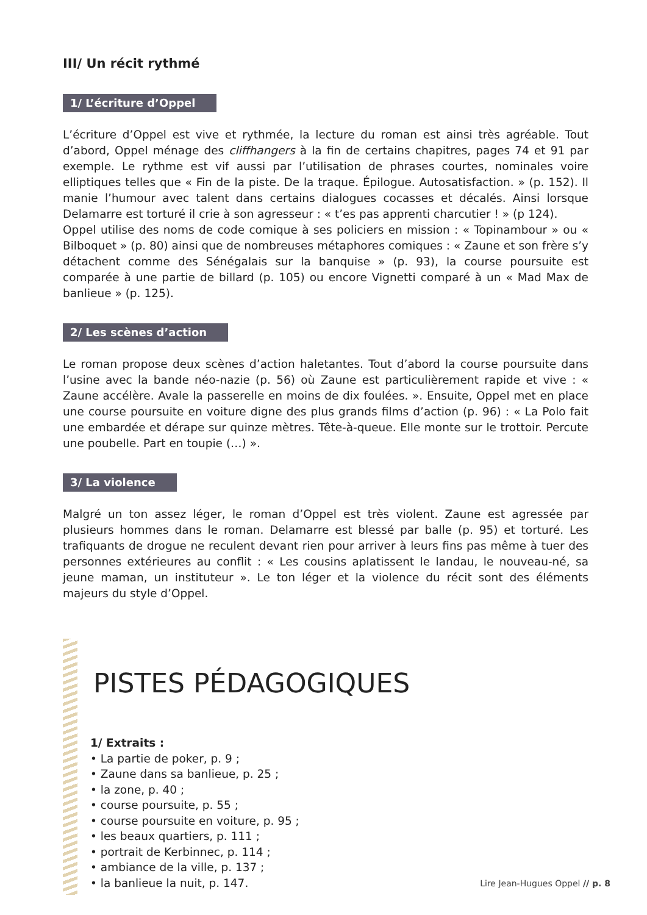III/ Un récit rythmé
1/ L’écriture d’Oppel
L’écriture d’Oppel est vive et rythmée, la lecture du roman est ainsi très agréable. Tout d’abord, Oppel ménage des cliffhangers à la fin de certains chapitres, pages 74 et 91 par exemple. Le rythme est vif aussi par l’utilisation de phrases courtes, nominales voire elliptiques telles que « Fin de la piste. De la traque. Épilogue. Autosatisfaction. » (p. 152). Il manie l’humour avec talent dans certains dialogues cocasses et décalés. Ainsi lorsque Delamarre est torturé il crie à son agresseur : « t’es pas apprenti charcutier ! » (p 124).
Oppel utilise des noms de code comique à ses policiers en mission : « Topinambour » ou « Bilboquet » (p. 80) ainsi que de nombreuses métaphores comiques : « Zaune et son frère s’y détachent comme des Sénégalais sur la banquise » (p. 93), la course poursuite est comparée à une partie de billard (p. 105) ou encore Vignetti comparé à un « Mad Max de banlieue » (p. 125).
2/ Les scènes d’action
Le roman propose deux scènes d’action haletantes. Tout d’abord la course poursuite dans l’usine avec la bande néo-nazie (p. 56) où Zaune est particulièrement rapide et vive : « Zaune accélère. Avale la passerelle en moins de dix foulées. ». Ensuite, Oppel met en place une course poursuite en voiture digne des plus grands films d’action (p. 96) : « La Polo fait une embardée et dérape sur quinze mètres. Tête-à-queue. Elle monte sur le trottoir. Percute une poubelle. Part en toupie (…) ».
3/ La violence
Malgré un ton assez léger, le roman d’Oppel est très violent. Zaune est agressée par plusieurs hommes dans le roman. Delamarre est blessé par balle (p. 95) et torturé. Les trafiquants de drogue ne reculent devant rien pour arriver à leurs fins pas même à tuer des personnes extérieures au conflit : « Les cousins aplatissent le landau, le nouveau-né, sa jeune maman, un instituteur ». Le ton léger et la violence du récit sont des éléments majeurs du style d’Oppel.
PISTES PÉDAGOGIQUES
1/ Extraits :
• La partie de poker, p. 9 ;
• Zaune dans sa banlieue, p. 25 ;
• la zone, p. 40 ;
• course poursuite, p. 55 ;
• course poursuite en voiture, p. 95 ;
• les beaux quartiers, p. 111 ;
• portrait de Kerbinnec, p. 114 ;
• ambiance de la ville, p. 137 ;
• la banlieue la nuit, p. 147.
Lire Jean-Hugues Oppel // p. 8